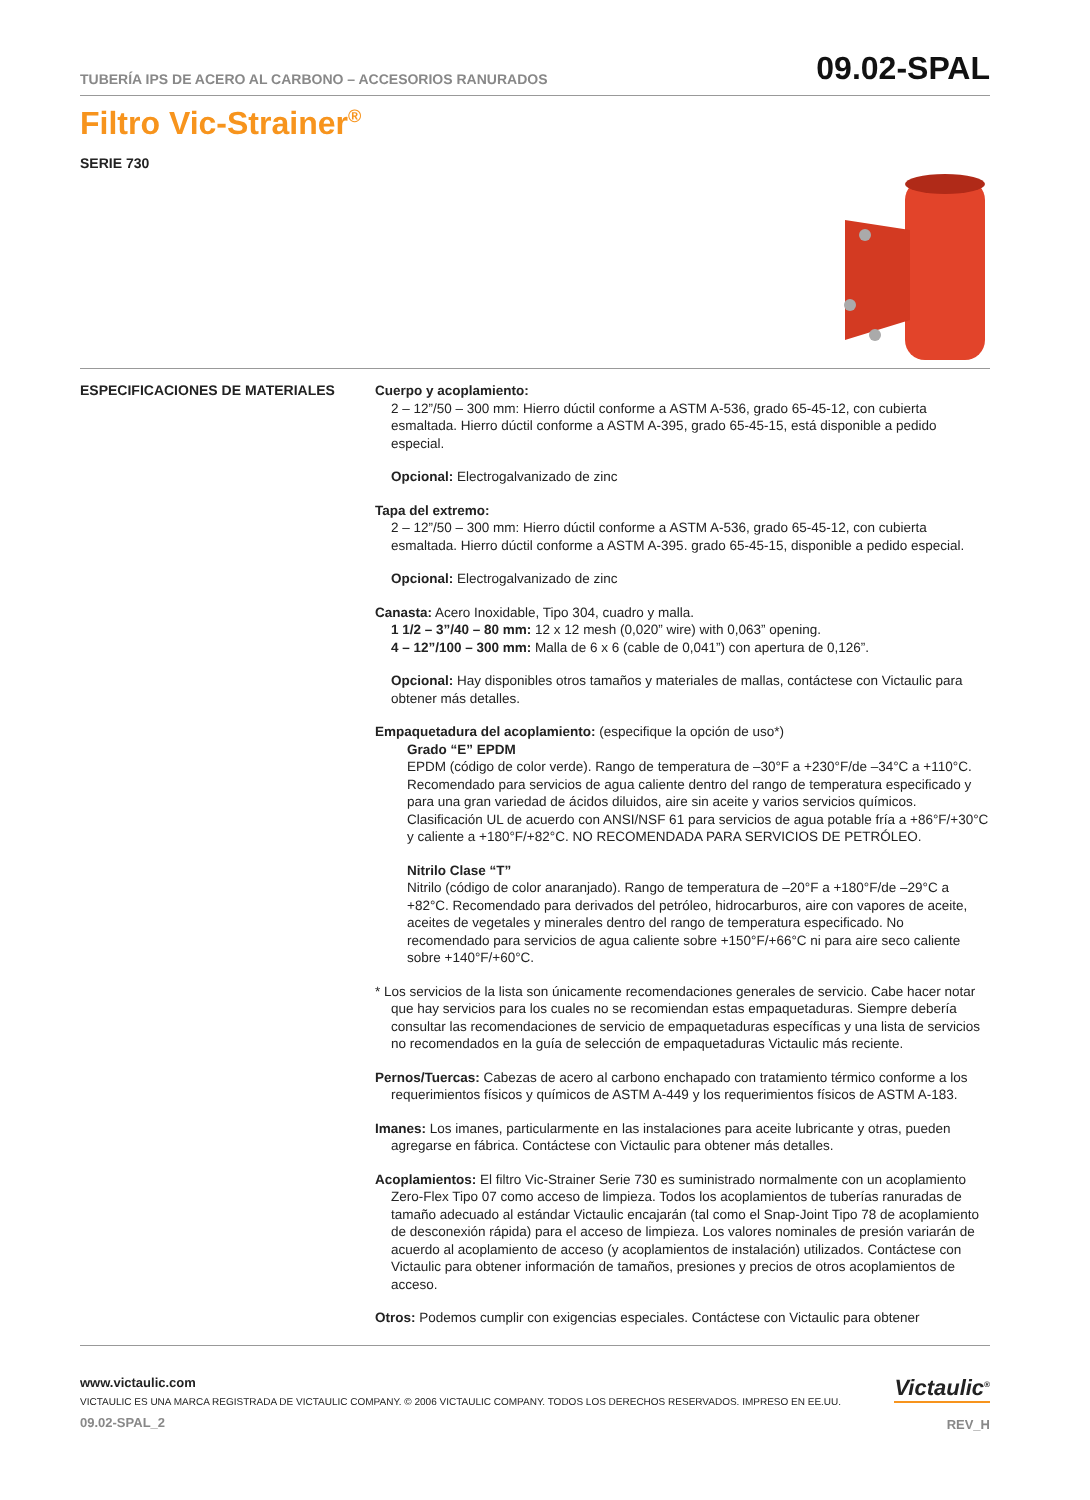TUBERÍA IPS DE ACERO AL CARBONO – ACCESORIOS RANURADOS 09.02-SPAL
Filtro Vic-Strainer<sup>®</sup>
SERIE 730
ESPECIFICACIONES DE MATERIALES Cuerpo y acoplamiento:
2 – 12”/50 – 300 mm: Hierro dúctil conforme a ASTM A-536, grado 65-45-12, con cubierta esmaltada. Hierro dúctil conforme a ASTM A-395, grado 65-45-15, está disponible a pedido especial.
Opcional: Electrogalvanizado de zinc
Tapa del extremo:
2 – 12”/50 – 300 mm: Hierro dúctil conforme a ASTM A-536, grado 65-45-12, con cubierta esmaltada. Hierro dúctil conforme a ASTM A-395. grado 65-45-15, disponible a pedido especial.
Opcional: Electrogalvanizado de zinc
Canasta: Acero Inoxidable, Tipo 304, cuadro y malla.
1 1/2 – 3”/40 – 80 mm: 12 x 12 mesh (0,020” wire) with 0,063” opening.
4 – 12”/100 – 300 mm: Malla de 6 x 6 (cable de 0,041”) con apertura de 0,126”.
Opcional: Hay disponibles otros tamaños y materiales de mallas, contáctese con Victaulic para obtener más detalles.
Empaquetadura del acoplamiento: (especifique la opción de uso*)
Grado “E” EPDM
EPDM (código de color verde). Rango de temperatura de –30°F a +230°F/de –34°C a +110°C. Recomendado para servicios de agua caliente dentro del rango de temperatura especificado y para una gran variedad de ácidos diluidos, aire sin aceite y varios servicios químicos. Clasificación UL de acuerdo con ANSI/NSF 61 para servicios de agua potable fría a +86°F/+30°C y caliente a +180°F/+82°C. NO RECOMENDADA PARA SERVICIOS DE PETRÓLEO.
Nitrilo Clase “T”
Nitrilo (código de color anaranjado). Rango de temperatura de –20°F a +180°F/de –29°C a +82°C. Recomendado para derivados del petróleo, hidrocarburos, aire con vapores de aceite, aceites de vegetales y minerales dentro del rango de temperatura especificado. No recomendado para servicios de agua caliente sobre +150°F/+66°C ni para aire seco caliente sobre +140°F/+60°C.
* Los servicios de la lista son únicamente recomendaciones generales de servicio. Cabe hacer notar que hay servicios para los cuales no se recomiendan estas empaquetaduras. Siempre debería consultar las recomendaciones de servicio de empaquetaduras específicas y una lista de servicios no recomendados en la guía de selección de empaquetaduras Victaulic más reciente.
Pernos/Tuercas: Cabezas de acero al carbono enchapado con tratamiento térmico conforme a los requerimientos físicos y químicos de ASTM A-449 y los requerimientos físicos de ASTM A-183.
Imanes: Los imanes, particularmente en las instalaciones para aceite lubricante y otras, pueden agregarse en fábrica. Contáctese con Victaulic para obtener más detalles.
Acoplamientos: El filtro Vic-Strainer Serie 730 es suministrado normalmente con un acoplamiento Zero-Flex Tipo 07 como acceso de limpieza. Todos los acoplamientos de tuberías ranuradas de tamaño adecuado al estándar Victaulic encajarán (tal como el Snap-Joint Tipo 78 de acoplamiento de desconexión rápida) para el acceso de limpieza. Los valores nominales de presión variarán de acuerdo al acoplamiento de acceso (y acoplamientos de instalación) utilizados. Contáctese con Victaulic para obtener información de tamaños, presiones y precios de otros acoplamientos de acceso.
Otros: Podemos cumplir con exigencias especiales. Contáctese con Victaulic para obtener
www.victaulic.com
VICTAULIC ES UNA MARCA REGISTRADA DE VICTAULIC COMPANY. © 2006 VICTAULIC COMPANY. TODOS LOS DERECHOS RESERVADOS. IMPRESO EN EE.UU.
09.02-SPAL_2
Victaulic<sup>®</sup>
REV_H